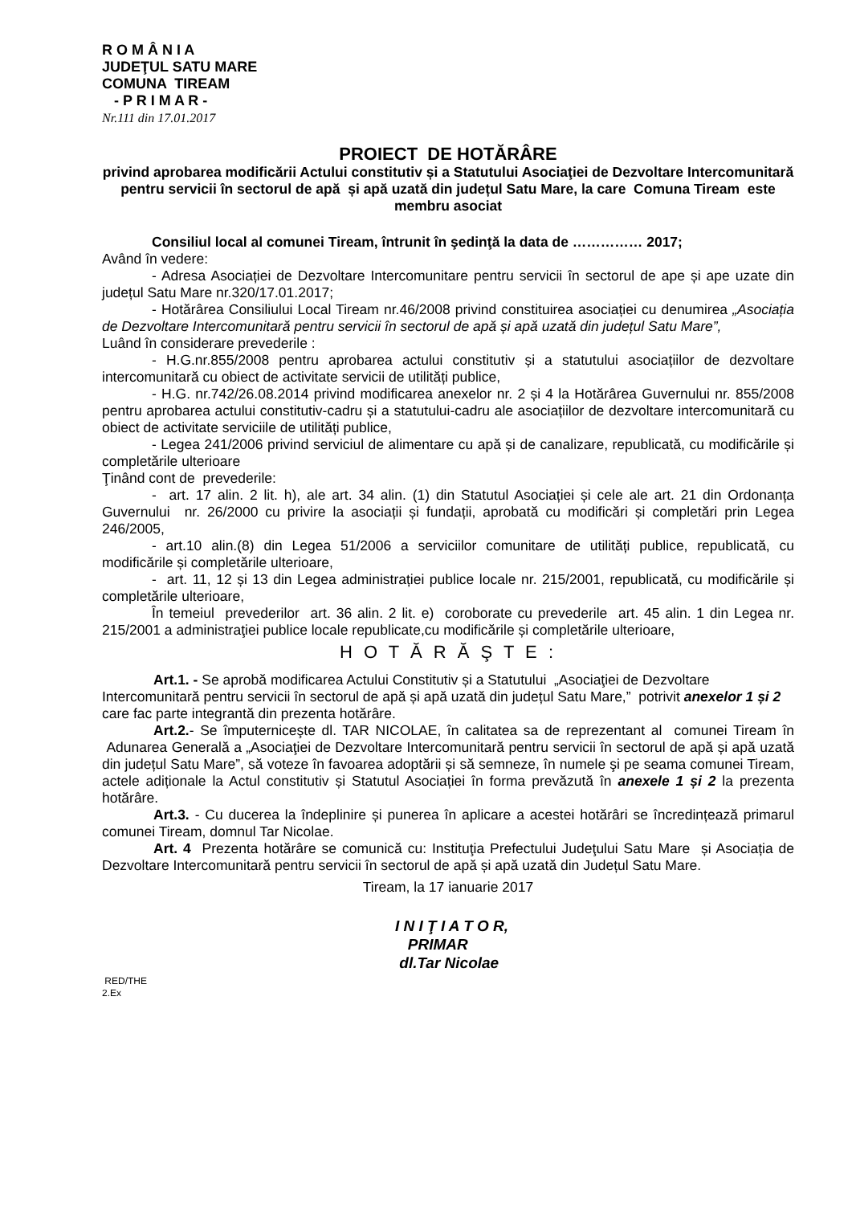R O M Â N I A
JUDEŢUL SATU MARE
COMUNA TIREAM
- P R I M A R -
Nr.111 din 17.01.2017
PROIECT DE HOTĂRÂRE
privind aprobarea modificării Actului constitutiv și a Statutului Asociaţiei de Dezvoltare Intercomunitară pentru servicii în sectorul de apă și apă uzată din județul Satu Mare, la care Comuna Tiream este membru asociat
Consiliul local al comunei Tiream, întrunit în şedinţă la data de …………… 2017;
Având în vedere:
- Adresa Asociației de Dezvoltare Intercomunitare pentru servicii în sectorul de ape și ape uzate din județul Satu Mare nr.320/17.01.2017;
- Hotărârea Consiliului Local Tiream nr.46/2008 privind constituirea asociației cu denumirea „Asociația de Dezvoltare Intercomunitară pentru servicii în sectorul de apă și apă uzată din județul Satu Mare”,
Luând în considerare prevederile :
- H.G.nr.855/2008 pentru aprobarea actului constitutiv și a statutului asociațiilor de dezvoltare intercomunitară cu obiect de activitate servicii de utilități publice,
- H.G. nr.742/26.08.2014 privind modificarea anexelor nr. 2 și 4 la Hotărârea Guvernului nr. 855/2008 pentru aprobarea actului constitutiv-cadru și a statutului-cadru ale asociațiilor de dezvoltare intercomunitară cu obiect de activitate serviciile de utilități publice,
- Legea 241/2006 privind serviciul de alimentare cu apă și de canalizare, republicată, cu modificările și completările ulterioare
Ţinând cont de prevederile:
- art. 17 alin. 2 lit. h), ale art. 34 alin. (1) din Statutul Asociației și cele ale art. 21 din Ordonanța Guvernului nr. 26/2000 cu privire la asociații și fundații, aprobată cu modificări și completări prin Legea 246/2005,
- art.10 alin.(8) din Legea 51/2006 a serviciilor comunitare de utilități publice, republicată, cu modificările și completările ulterioare,
- art. 11, 12 și 13 din Legea administrației publice locale nr. 215/2001, republicată, cu modificările și completările ulterioare,
În temeiul prevederilor art. 36 alin. 2 lit. e) coroborate cu prevederile art. 45 alin. 1 din Legea nr. 215/2001 a administraţiei publice locale republicate,cu modificările și completările ulterioare,
H O T Ă R Ă Ş T E :
Art.1. - Se aprobă modificarea Actului Constitutiv și a Statutului „Asociaţiei de Dezvoltare Intercomunitară pentru servicii în sectorul de apă și apă uzată din județul Satu Mare,” potrivit anexelor 1 și 2 care fac parte integrantă din prezenta hotărâre.
Art.2.- Se împuterniceşte dl. TAR NICOLAE, în calitatea sa de reprezentant al comunei Tiream în Adunarea Generală a „Asociaţiei de Dezvoltare Intercomunitară pentru servicii în sectorul de apă și apă uzată din județul Satu Mare”, să voteze în favoarea adoptării și să semneze, în numele şi pe seama comunei Tiream, actele adiționale la Actul constitutiv și Statutul Asociației în forma prevăzută în anexele 1 și 2 la prezenta hotărâre.
Art.3. - Cu ducerea la îndeplinire și punerea în aplicare a acestei hotărâri se încredințează primarul comunei Tiream, domnul Tar Nicolae.
Art. 4 Prezenta hotărâre se comunică cu: Instituţia Prefectului Judeţului Satu Mare și Asociația de Dezvoltare Intercomunitară pentru servicii în sectorul de apă și apă uzată din Județul Satu Mare.
Tiream, la 17 ianuarie 2017
I N I Ţ I A T O R,
PRIMAR
dl.Tar Nicolae
RED/THE
2.Ex